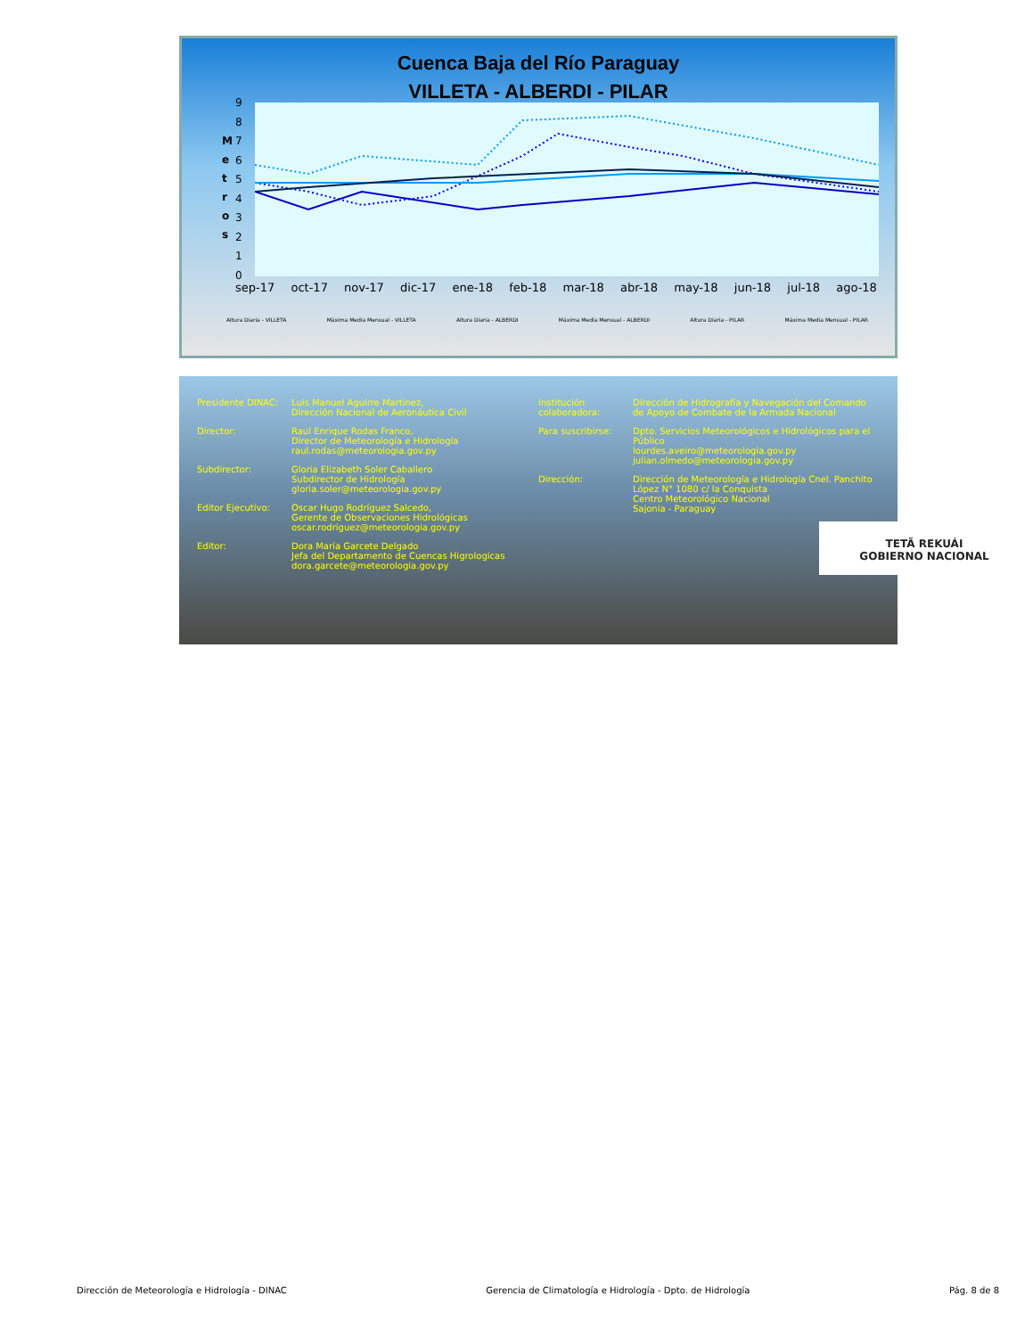Cuenca Baja del Río Paraguay
VILLETA - ALBERDI - PILAR
9
8
7
6
5
4
3
2
1
0
M
e
t
r
o
s
sep-17 oct-17 nov-17 dic-17 ene-18 feb-18 mar-18 abr-18 may-18 jun-18 jul-18 ago-18
Altura Diaria - VILLETA Máxima Media Mensual - VILLETA Altura Diaria - ALBERDI Máxima Media Mensual - ALBERDI Altura Diaria - PILAR Máxima Media Mensual - PILAR
Presidente DINAC: Luis Manuel Aguirre Martinez,
Dirección Nacional de Aeronáutica Civil
Director: Raul Enrique Rodas Franco,
Director de Meteorología e Hidrología
raul.rodas@meteorologia.gov.py
Subdirector: Gloria Elizabeth Soler Caballero
Subdirector de Hidrología
gloria.soler@meteorologia.gov.py
Editor Ejecutivo: Oscar Hugo Rodríguez Salcedo,
Gerente de Observaciones Hidrológicas
oscar.rodriguez@meteorologia.gov.py
Editor: Dora María Garcete Delgado
Jefa del Departamento de Cuencas Higrologicas
dora.garcete@meteorologia.gov.py
Institución colaboradora: Dirección de Hidrografía y Navegación del Comando de Apoyo de Combate de la Armada Nacional
Para suscribirse: Dpto. Servicios Meteorológicos e Hidrológicos para el Público
lourdes.aveiro@meteorologia.gov.py
julian.olmedo@meteorologia.gov.py
Dirección: Dirección de Meteorología e Hidrología Cnel. Panchito López N° 1080 c/ la Conquista
Centro Meteorológico Nacional
Sajonia - Paraguay
TETÃ REKUÁI
GOBIERNO NACIONAL
Dirección de Meteorología e Hidrología - DINAC Gerencia de Climatología e Hidrología - Dpto. de Hidrología Pág. 8 de 8